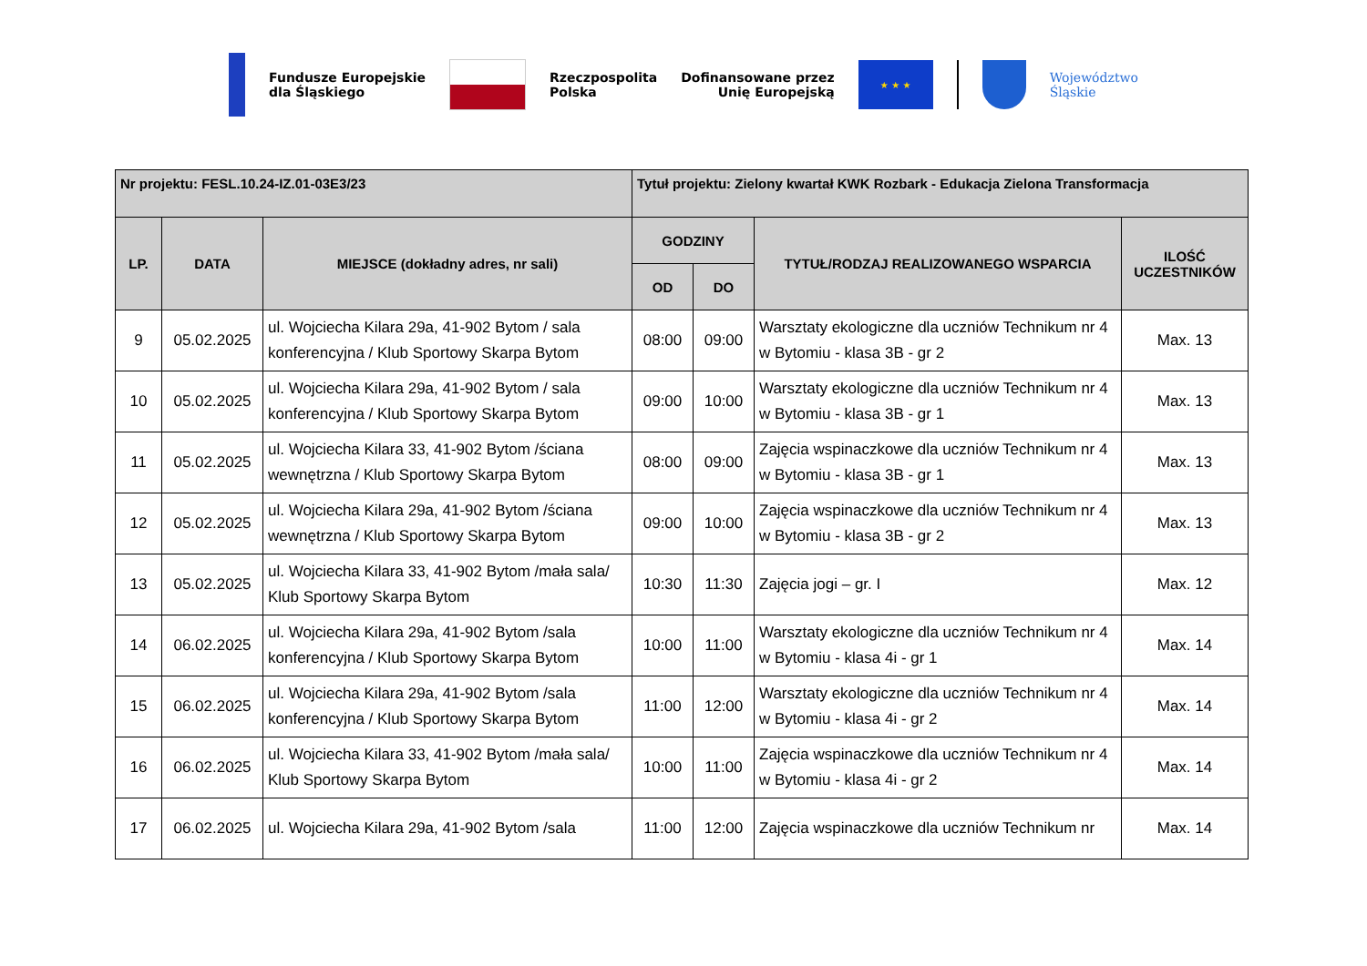Fundusze Europejskie
dla Śląskiego
Rzeczpospolita
Polska
Dofinansowane przez
Unię Europejską
★ ★ ★
Województwo
Śląskie
| Nr projektu: FESL.10.24-IZ.01-03E3/23 | | | Tytuł projektu: Zielony kwartał KWK Rozbark - Edukacja Zielona Transformacja | | | |
| --- | --- | --- | --- | --- | --- | --- |
| LP. | DATA | MIEJSCE (dokładny adres, nr sali) | GODZINY | | TYTUŁ/RODZAJ REALIZOWANEGO WSPARCIA | ILOŚĆ UCZESTNIKÓW |
| | | | OD | DO | | |
| 9 | 05.02.2025 | ul. Wojciecha Kilara 29a, 41-902 Bytom / sala konferencyjna / Klub Sportowy Skarpa Bytom | 08:00 | 09:00 | Warsztaty ekologiczne dla uczniów Technikum nr 4 w Bytomiu - klasa 3B - gr 2 | Max. 13 |
| 10 | 05.02.2025 | ul. Wojciecha Kilara 29a, 41-902 Bytom / sala konferencyjna / Klub Sportowy Skarpa Bytom | 09:00 | 10:00 | Warsztaty ekologiczne dla uczniów Technikum nr 4 w Bytomiu - klasa 3B - gr 1 | Max. 13 |
| 11 | 05.02.2025 | ul. Wojciecha Kilara 33, 41-902 Bytom /ściana wewnętrzna / Klub Sportowy Skarpa Bytom | 08:00 | 09:00 | Zajęcia wspinaczkowe dla uczniów Technikum nr 4 w Bytomiu - klasa 3B - gr 1 | Max. 13 |
| 12 | 05.02.2025 | ul. Wojciecha Kilara 29a, 41-902 Bytom /ściana wewnętrzna / Klub Sportowy Skarpa Bytom | 09:00 | 10:00 | Zajęcia wspinaczkowe dla uczniów Technikum nr 4 w Bytomiu - klasa 3B - gr 2 | Max. 13 |
| 13 | 05.02.2025 | ul. Wojciecha Kilara 33, 41-902 Bytom /mała sala/ Klub Sportowy Skarpa Bytom | 10:30 | 11:30 | Zajęcia jogi – gr. I | Max. 12 |
| 14 | 06.02.2025 | ul. Wojciecha Kilara 29a, 41-902 Bytom /sala konferencyjna / Klub Sportowy Skarpa Bytom | 10:00 | 11:00 | Warsztaty ekologiczne dla uczniów Technikum nr 4 w Bytomiu - klasa 4i - gr 1 | Max. 14 |
| 15 | 06.02.2025 | ul. Wojciecha Kilara 29a, 41-902 Bytom /sala konferencyjna / Klub Sportowy Skarpa Bytom | 11:00 | 12:00 | Warsztaty ekologiczne dla uczniów Technikum nr 4 w Bytomiu - klasa 4i - gr 2 | Max. 14 |
| 16 | 06.02.2025 | ul. Wojciecha Kilara 33, 41-902 Bytom /mała sala/ Klub Sportowy Skarpa Bytom | 10:00 | 11:00 | Zajęcia wspinaczkowe dla uczniów Technikum nr 4 w Bytomiu - klasa 4i - gr 2 | Max. 14 |
| 17 | 06.02.2025 | ul. Wojciecha Kilara 29a, 41-902 Bytom /sala | 11:00 | 12:00 | Zajęcia wspinaczkowe dla uczniów Technikum nr | Max. 14 |